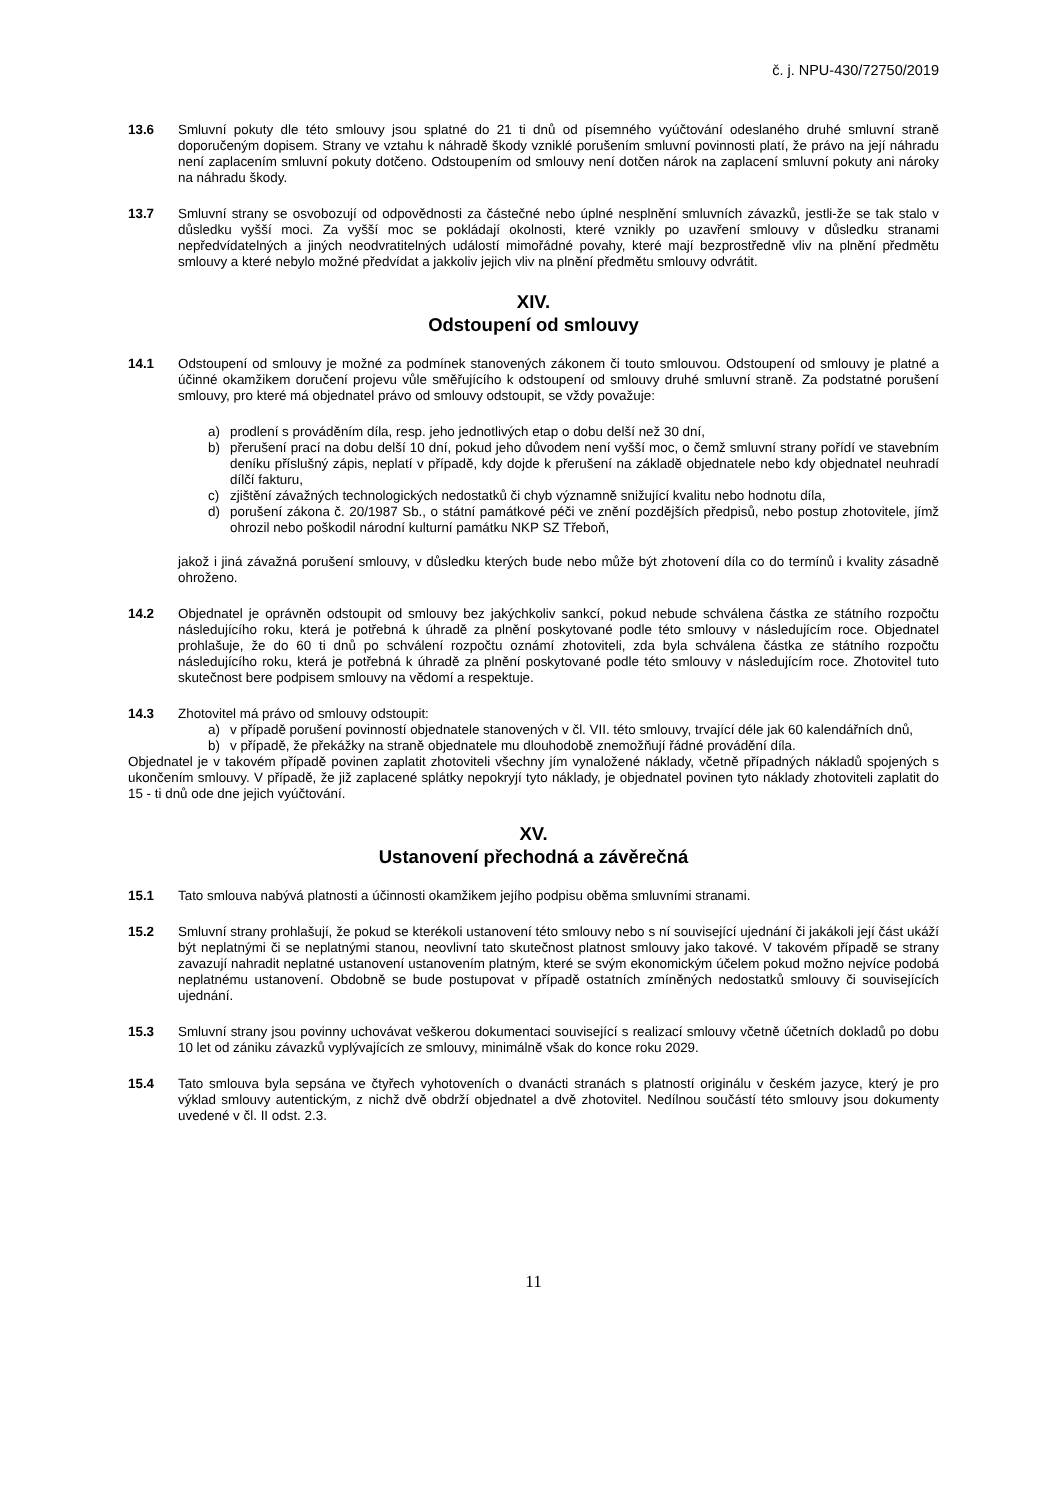č. j. NPU-430/72750/2019
13.6 Smluvní pokuty dle této smlouvy jsou splatné do 21 ti dnů od písemného vyúčtování odeslaného druhé smluvní straně doporučeným dopisem. Strany ve vztahu k náhradě škody vzniklé porušením smluvní povinnosti platí, že právo na její náhradu není zaplacením smluvní pokuty dotčeno. Odstoupením od smlouvy není dotčen nárok na zaplacení smluvní pokuty ani nároky na náhradu škody.
13.7 Smluvní strany se osvobozují od odpovědnosti za částečné nebo úplné nesplnění smluvních závazků, jestli-že se tak stalo v důsledku vyšší moci. Za vyšší moc se pokládají okolnosti, které vznikly po uzavření smlouvy v důsledku stranami nepředvídatelných a jiných neodvratitelných událostí mimořádné povahy, které mají bezprostředně vliv na plnění předmětu smlouvy a které nebylo možné předvídat a jakkoliv jejich vliv na plnění předmětu smlouvy odvrátit.
XIV.
Odstoupení od smlouvy
14.1 Odstoupení od smlouvy je možné za podmínek stanovených zákonem či touto smlouvou. Odstoupení od smlouvy je platné a účinné okamžikem doručení projevu vůle směřujícího k odstoupení od smlouvy druhé smluvní straně. Za podstatné porušení smlouvy, pro které má objednatel právo od smlouvy odstoupit, se vždy považuje:
a) prodlení s prováděním díla, resp. jeho jednotlivých etap o dobu delší než 30 dní,
b) přerušení prací na dobu delší 10 dní, pokud jeho důvodem není vyšší moc, o čemž smluvní strany pořídí ve stavebním deníku příslušný zápis, neplatí v případě, kdy dojde k přerušení na základě objednatele nebo kdy objednatel neuhradí dílčí fakturu,
c) zjištění závažných technologických nedostatků či chyb významně snižující kvalitu nebo hodnotu díla,
d) porušení zákona č. 20/1987 Sb., o státní památkové péči ve znění pozdějších předpisů, nebo postup zhotovitele, jímž ohrozil nebo poškodil národní kulturní památku NKP SZ Třeboň,
jakož i jiná závažná porušení smlouvy, v důsledku kterých bude nebo může být zhotovení díla co do termínů i kvality zásadně ohroženo.
14.2 Objednatel je oprávněn odstoupit od smlouvy bez jakýchkoliv sankcí, pokud nebude schválena částka ze státního rozpočtu následujícího roku, která je potřebná k úhradě za plnění poskytované podle této smlouvy v následujícím roce. Objednatel prohlašuje, že do 60 ti dnů po schválení rozpočtu oznámí zhotoviteli, zda byla schválena částka ze státního rozpočtu následujícího roku, která je potřebná k úhradě za plnění poskytované podle této smlouvy v následujícím roce. Zhotovitel tuto skutečnost bere podpisem smlouvy na vědomí a respektuje.
14.3 Zhotovitel má právo od smlouvy odstoupit:
a) v případě porušení povinností objednatele stanovených v čl. VII. této smlouvy, trvající déle jak 60 kalendářních dnů,
b) v případě, že překážky na straně objednatele mu dlouhodobě znemožňují řádné provádění díla.
Objednatel je v takovém případě povinen zaplatit zhotoviteli všechny jím vynaložené náklady, včetně případných nákladů spojených s ukončením smlouvy. V případě, že již zaplacené splátky nepokryjí tyto náklady, je objednatel povinen tyto náklady zhotoviteli zaplatit do 15 - ti dnů ode dne jejich vyúčtování.
XV.
Ustanovení přechodná a závěrečná
15.1 Tato smlouva nabývá platnosti a účinnosti okamžikem jejího podpisu oběma smluvními stranami.
15.2 Smluvní strany prohlašují, že pokud se kterékoli ustanovení této smlouvy nebo s ní související ujednání či jakákoli její část ukáží být neplatnými či se neplatnými stanou, neovlivní tato skutečnost platnost smlouvy jako takové. V takovém případě se strany zavazují nahradit neplatné ustanovení ustanovením platným, které se svým ekonomickým účelem pokud možno nejvíce podobá neplatnému ustanovení. Obdobně se bude postupovat v případě ostatních zmíněných nedostatků smlouvy či souvisejících ujednání.
15.3 Smluvní strany jsou povinny uchovávat veškerou dokumentaci související s realizací smlouvy včetně účetních dokladů po dobu 10 let od zániku závazků vyplývajících ze smlouvy, minimálně však do konce roku 2029.
15.4 Tato smlouva byla sepsána ve čtyřech vyhotoveních o dvanácti stranách s platností originálu v českém jazyce, který je pro výklad smlouvy autentickým, z nichž dvě obdrží objednatel a dvě zhotovitel. Nedílnou součástí této smlouvy jsou dokumenty uvedené v čl. II odst. 2.3.
11